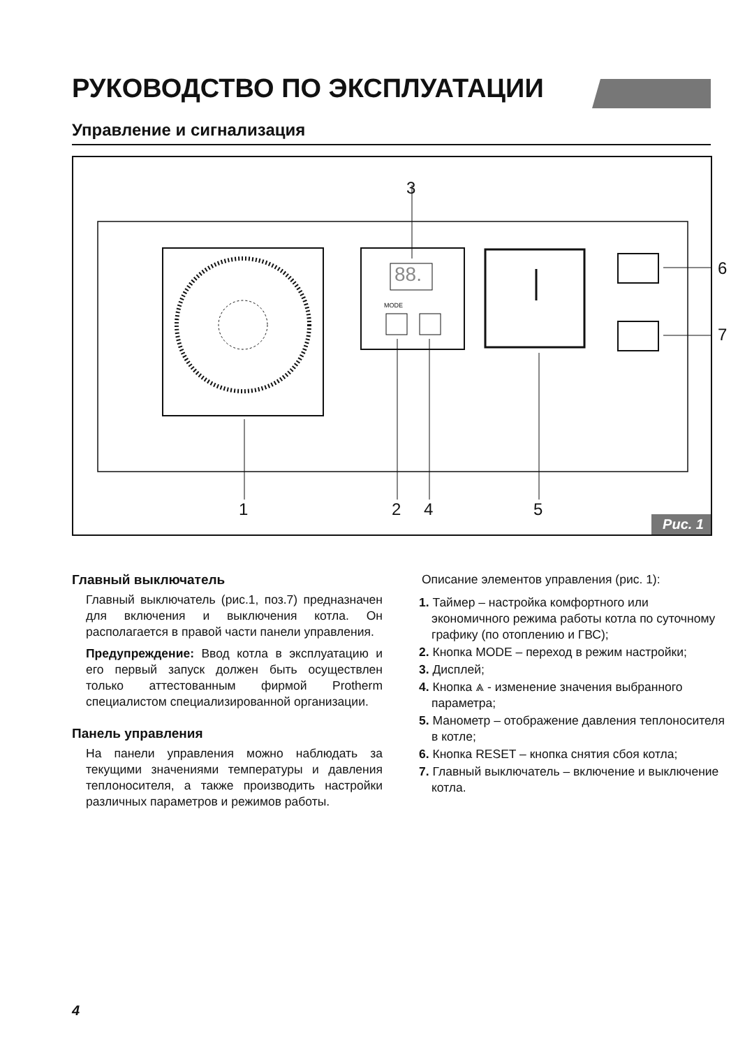РУКОВОДСТВО ПО ЭКСПЛУАТАЦИИ
Управление и сигнализация
3
6
7
1 2 4 5
MODE
88.
Рис. 1
Главный выключатель
Главный выключатель (рис.1, поз.7) предназначен для включения и выключения котла. Он располагается в правой части панели управления.
Предупреждение: Ввод котла в эксплуатацию и его первый запуск должен быть осуществлен только аттестованным фирмой Protherm специалистом специализированной организации.
Панель управления
На панели управления можно наблюдать за текущими значениями температуры и давления теплоносителя, а также производить настройки различных параметров и режимов работы.
Описание элементов управления (рис. 1):
1. Таймер – настройка комфортного или экономичного режима работы котла по суточному графику (по отоплению и ГВС);
2. Кнопка MODE – переход в режим настройки;
3. Дисплей;
4. Кнопка ⩓ - изменение значения выбранного параметра;
5. Манометр – отображение давления теплоносителя в котле;
6. Кнопка RESET – кнопка снятия сбоя котла;
7. Главный выключатель – включение и выключение котла.
4